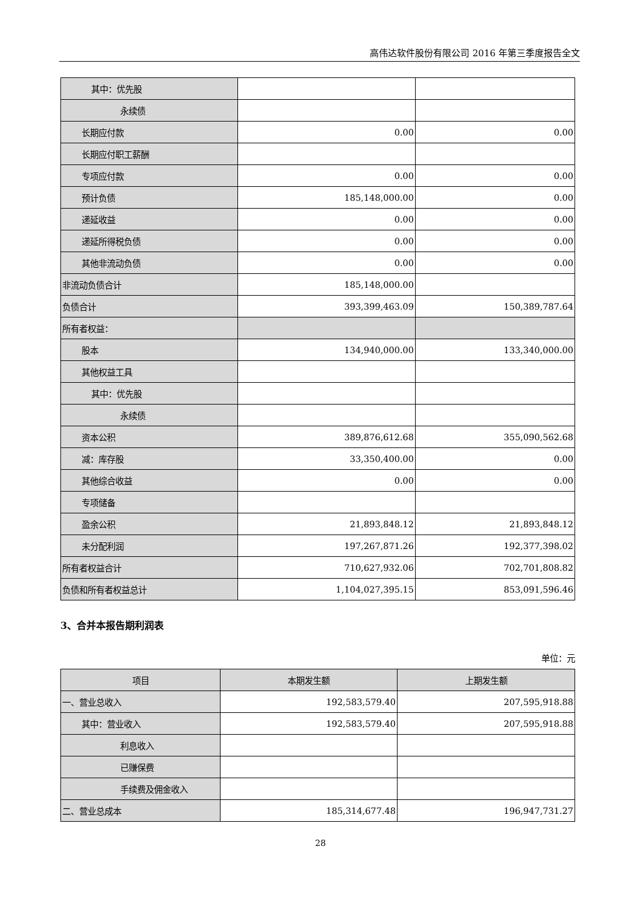高伟达软件股份有限公司 2016 年第三季度报告全文
| 其中：优先股 | | |
| 永续债 | | |
| 长期应付款 | 0.00 | 0.00 |
| 长期应付职工薪酬 | | |
| 专项应付款 | 0.00 | 0.00 |
| 预计负债 | 185,148,000.00 | 0.00 |
| 递延收益 | 0.00 | 0.00 |
| 递延所得税负债 | 0.00 | 0.00 |
| 其他非流动负债 | 0.00 | 0.00 |
| 非流动负债合计 | 185,148,000.00 | |
| 负债合计 | 393,399,463.09 | 150,389,787.64 |
| 所有者权益： | | |
| 股本 | 134,940,000.00 | 133,340,000.00 |
| 其他权益工具 | | |
| 其中：优先股 | | |
| 永续债 | | |
| 资本公积 | 389,876,612.68 | 355,090,562.68 |
| 减：库存股 | 33,350,400.00 | 0.00 |
| 其他综合收益 | 0.00 | 0.00 |
| 专项储备 | | |
| 盈余公积 | 21,893,848.12 | 21,893,848.12 |
| 未分配利润 | 197,267,871.26 | 192,377,398.02 |
| 所有者权益合计 | 710,627,932.06 | 702,701,808.82 |
| 负债和所有者权益总计 | 1,104,027,395.15 | 853,091,596.46 |
3、合并本报告期利润表
单位：元
| 项目 | 本期发生额 | 上期发生额 |
| --- | --- | --- |
| 一、营业总收入 | 192,583,579.40 | 207,595,918.88 |
| 其中：营业收入 | 192,583,579.40 | 207,595,918.88 |
| 利息收入 | | |
| 已赚保费 | | |
| 手续费及佣金收入 | | |
| 二、营业总成本 | 185,314,677.48 | 196,947,731.27 |
28